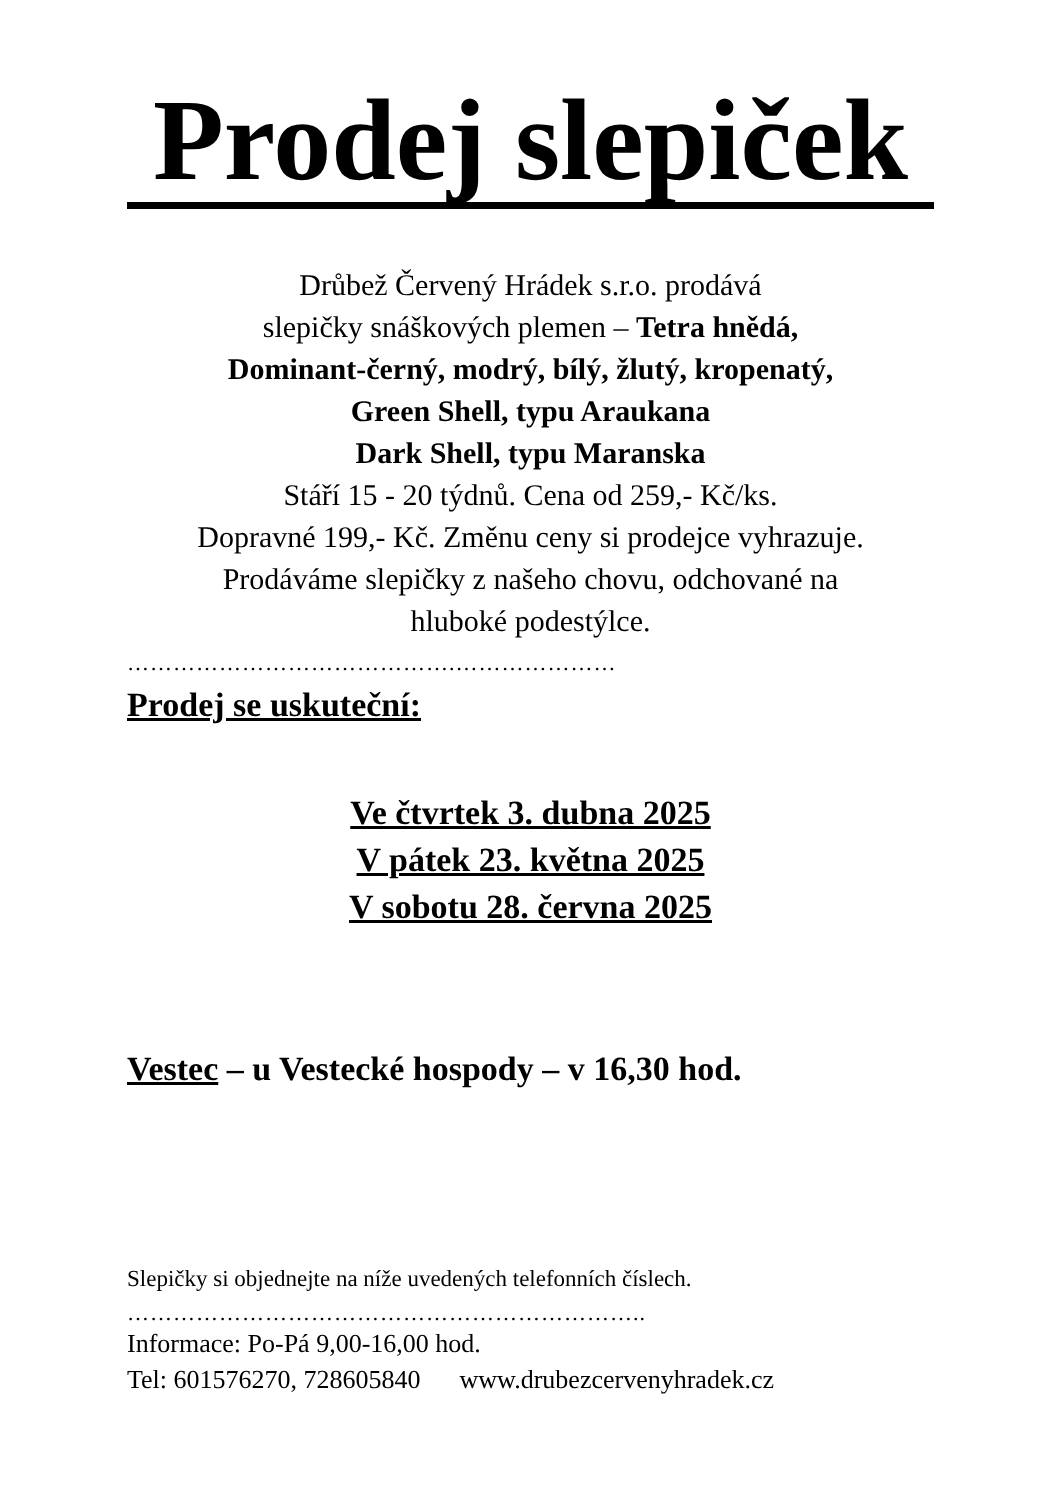Prodej slepiček
Drůbež Červený Hrádek s.r.o. prodává
slepičky snáškových plemen – Tetra hnědá,
Dominant-černý, modrý, bílý, žlutý, kropenatý,
Green Shell, typu Araukana
Dark Shell, typu Maranska
Stáří 15 - 20 týdnů. Cena od 259,- Kč/ks.
Dopravné 199,- Kč. Změnu ceny si prodejce vyhrazuje.
Prodáváme slepičky z našeho chovu, odchované na
hluboké podestýlce.
…………………………………….…………………
Prodej se uskuteční:
Ve čtvrtek 3. dubna 2025
V pátek 23. května 2025
V sobotu 28. června 2025
Vestec – u Vestecké hospody – v 16,30 hod.
Slepičky si objednejte na níže uvedených telefonních číslech.
…………………………………………………………..
Informace: Po-Pá 9,00-16,00 hod.
Tel: 601576270, 728605840 www.drubezcervenyhradek.cz